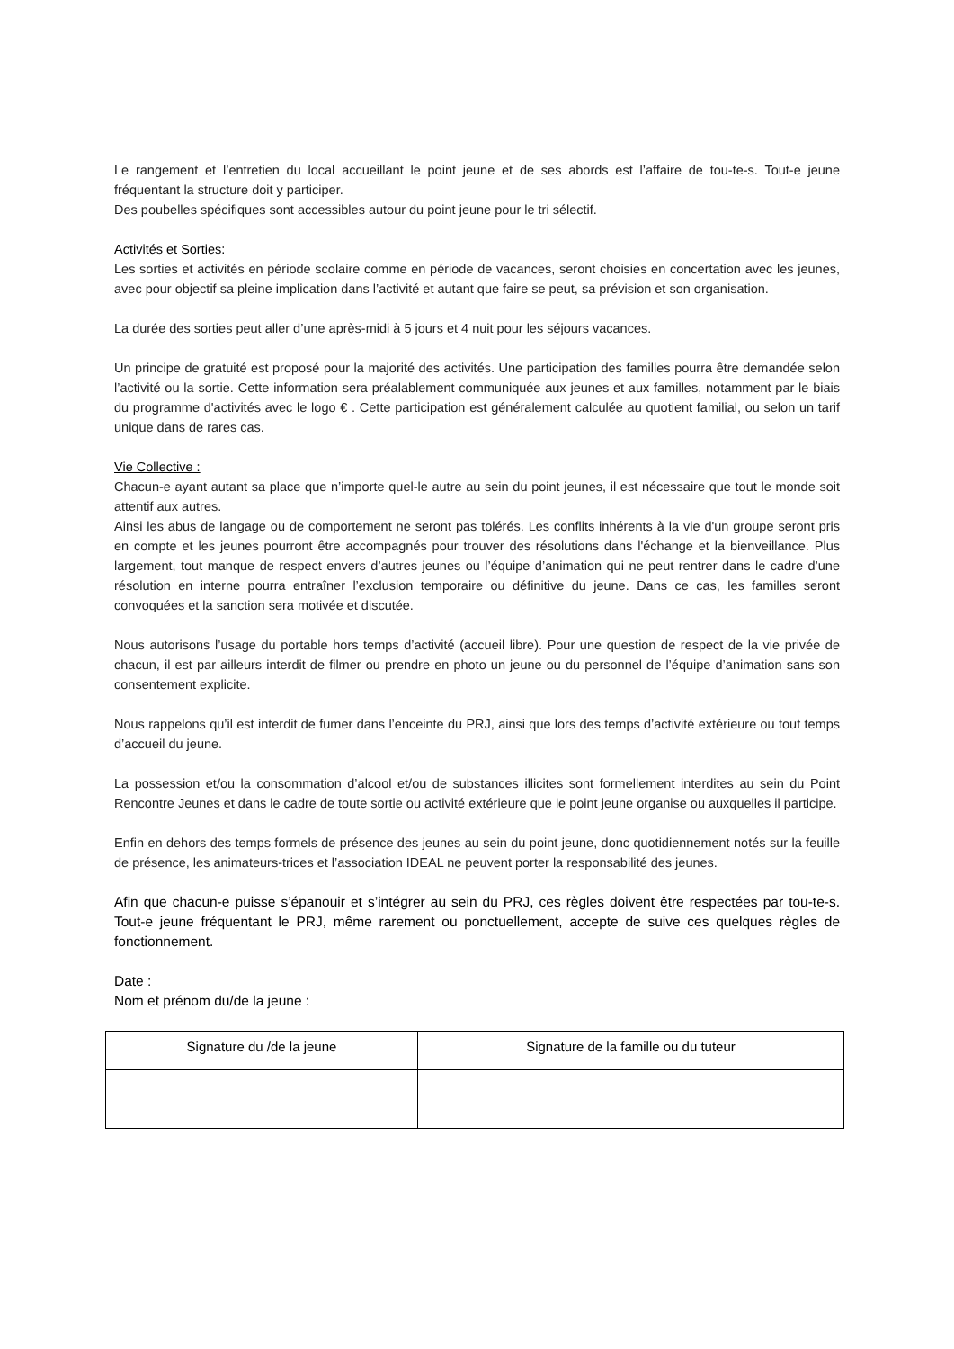Le rangement et l’entretien du local accueillant le point jeune et de ses abords est l’affaire de tou-te-s. Tout-e jeune fréquentant la structure doit y participer.
Des poubelles spécifiques sont accessibles autour du point jeune pour le tri sélectif.
Activités et Sorties:
Les sorties et activités en période scolaire comme en période de vacances, seront choisies en concertation avec les jeunes, avec pour objectif sa pleine implication dans l’activité et autant que faire se peut, sa prévision et son organisation.
La durée des sorties peut aller d’une après-midi à 5 jours et 4 nuit pour les séjours vacances.
Un principe de gratuité est proposé pour la majorité des activités. Une participation des familles pourra être demandée selon l’activité ou la sortie. Cette information sera préalablement communiquée aux jeunes et aux familles, notamment par le biais du programme d'activités avec le logo € . Cette participation est généralement calculée au quotient familial, ou selon un tarif unique dans de rares cas.
Vie Collective :
Chacun-e ayant autant sa place que n’importe quel-le autre au sein du point jeunes, il est nécessaire que tout le monde soit attentif aux autres.
Ainsi les abus de langage ou de comportement ne seront pas tolérés. Les conflits inhérents à la vie d'un groupe seront pris en compte et les jeunes pourront être accompagnés pour trouver des résolutions dans l'échange et la bienveillance. Plus largement, tout manque de respect envers d’autres jeunes ou l’équipe d’animation qui ne peut rentrer dans le cadre d’une résolution en interne pourra entraîner l’exclusion temporaire ou définitive du jeune. Dans ce cas, les familles seront convoquées et la sanction sera motivée et discutée.
Nous autorisons l’usage du portable hors temps d’activité (accueil libre). Pour une question de respect de la vie privée de chacun, il est par ailleurs interdit de filmer ou prendre en photo un jeune ou du personnel de l’équipe d’animation sans son consentement explicite.
Nous rappelons qu’il est interdit de fumer dans l’enceinte du PRJ, ainsi que lors des temps d’activité extérieure ou tout temps d’accueil du jeune.
La possession et/ou la consommation d’alcool et/ou de substances illicites sont formellement interdites au sein du Point Rencontre Jeunes et dans le cadre de toute sortie ou activité extérieure que le point jeune organise ou auxquelles il participe.
Enfin en dehors des temps formels de présence des jeunes au sein du point jeune, donc quotidiennement notés sur la feuille de présence, les animateurs-trices et l’association IDEAL ne peuvent porter la responsabilité des jeunes.
Afin que chacun-e puisse s’épanouir et s’intégrer au sein du PRJ, ces règles doivent être respectées par tou-te-s. Tout-e jeune fréquentant le PRJ, même rarement ou ponctuellement, accepte de suive ces quelques règles de fonctionnement.
Date :
Nom et prénom du/de la jeune :
| Signature du /de la jeune | Signature de la famille ou du tuteur |